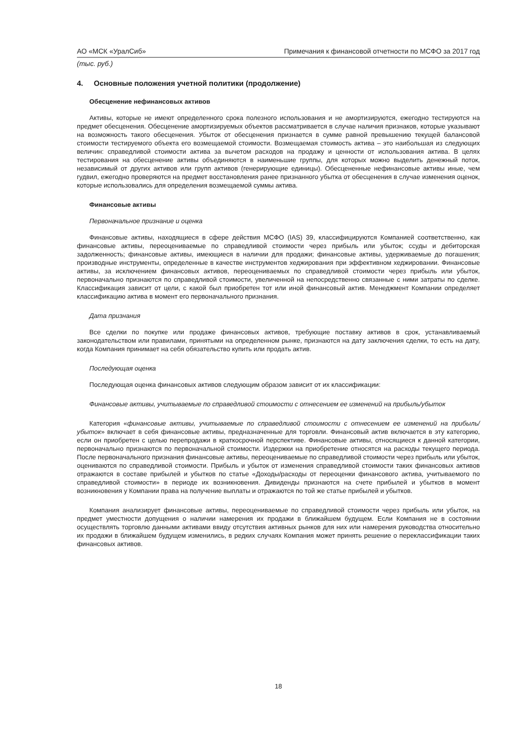АО «МСК «УралСиб» Примечания к финансовой отчетности по МСФО за 2017 год
(тыс. руб.)
4. Основные положения учетной политики (продолжение)
Обесценение нефинансовых активов
Активы, которые не имеют определенного срока полезного использования и не амортизируются, ежегодно тестируются на предмет обесценения. Обесценение амортизируемых объектов рассматривается в случае наличия признаков, которые указывают на возможность такого обесценения. Убыток от обесценения признается в сумме равной превышению текущей балансовой стоимости тестируемого объекта его возмещаемой стоимости. Возмещаемая стоимость актива – это наибольшая из следующих величин: справедливой стоимости актива за вычетом расходов на продажу и ценности от использования актива. В целях тестирования на обесценение активы объединяются в наименьшие группы, для которых можно выделить денежный поток, независимый от других активов или групп активов (генерирующие единицы). Обесцененные нефинансовые активы иные, чем гудвил, ежегодно проверяются на предмет восстановления ранее признанного убытка от обесценения в случае изменения оценок, которые использовались для определения возмещаемой суммы актива.
Финансовые активы
Первоначальное признание и оценка
Финансовые активы, находящиеся в сфере действия МСФО (IAS) 39, классифицируются Компанией соответственно, как финансовые активы, переоцениваемые по справедливой стоимости через прибыль или убыток; ссуды и дебиторская задолженность; финансовые активы, имеющиеся в наличии для продажи; финансовые активы, удерживаемые до погашения; производные инструменты, определенные в качестве инструментов хеджирования при эффективном хеджировании. Финансовые активы, за исключением финансовых активов, переоцениваемых по справедливой стоимости через прибыль или убыток, первоначально признаются по справедливой стоимости, увеличенной на непосредственно связанные с ними затраты по сделке. Классификация зависит от цели, с какой был приобретен тот или иной финансовый актив. Менеджмент Компании определяет классификацию актива в момент его первоначального признания.
Дата признания
Все сделки по покупке или продаже финансовых активов, требующие поставку активов в срок, устанавливаемый законодательством или правилами, принятыми на определенном рынке, признаются на дату заключения сделки, то есть на дату, когда Компания принимает на себя обязательство купить или продать актив.
Последующая оценка
Последующая оценка финансовых активов следующим образом зависит от их классификации:
Финансовые активы, учитываемые по справедливой стоимости с отнесением ее изменений на прибыль/убыток
Категория «финансовые активы, учитываемые по справедливой стоимости с отнесением ее изменений на прибыль/убыток» включает в себя финансовые активы, предназначенные для торговли. Финансовый актив включается в эту категорию, если он приобретен с целью перепродажи в краткосрочной перспективе. Финансовые активы, относящиеся к данной категории, первоначально признаются по первоначальной стоимости. Издержки на приобретение относятся на расходы текущего периода. После первоначального признания финансовые активы, переоцениваемые по справедливой стоимости через прибыль или убыток, оцениваются по справедливой стоимости. Прибыль и убыток от изменения справедливой стоимости таких финансовых активов отражаются в составе прибылей и убытков по статье «Доходы/расходы от переоценки финансового актива, учитываемого по справедливой стоимости» в периоде их возникновения. Дивиденды признаются на счете прибылей и убытков в момент возникновения у Компании права на получение выплаты и отражаются по той же статье прибылей и убытков.
Компания анализирует финансовые активы, переоцениваемые по справедливой стоимости через прибыль или убыток, на предмет уместности допущения о наличии намерения их продажи в ближайшем будущем. Если Компания не в состоянии осуществлять торговлю данными активами ввиду отсутствия активных рынков для них или намерения руководства относительно их продажи в ближайшем будущем изменились, в редких случаях Компания может принять решение о переклассификации таких финансовых активов.
18